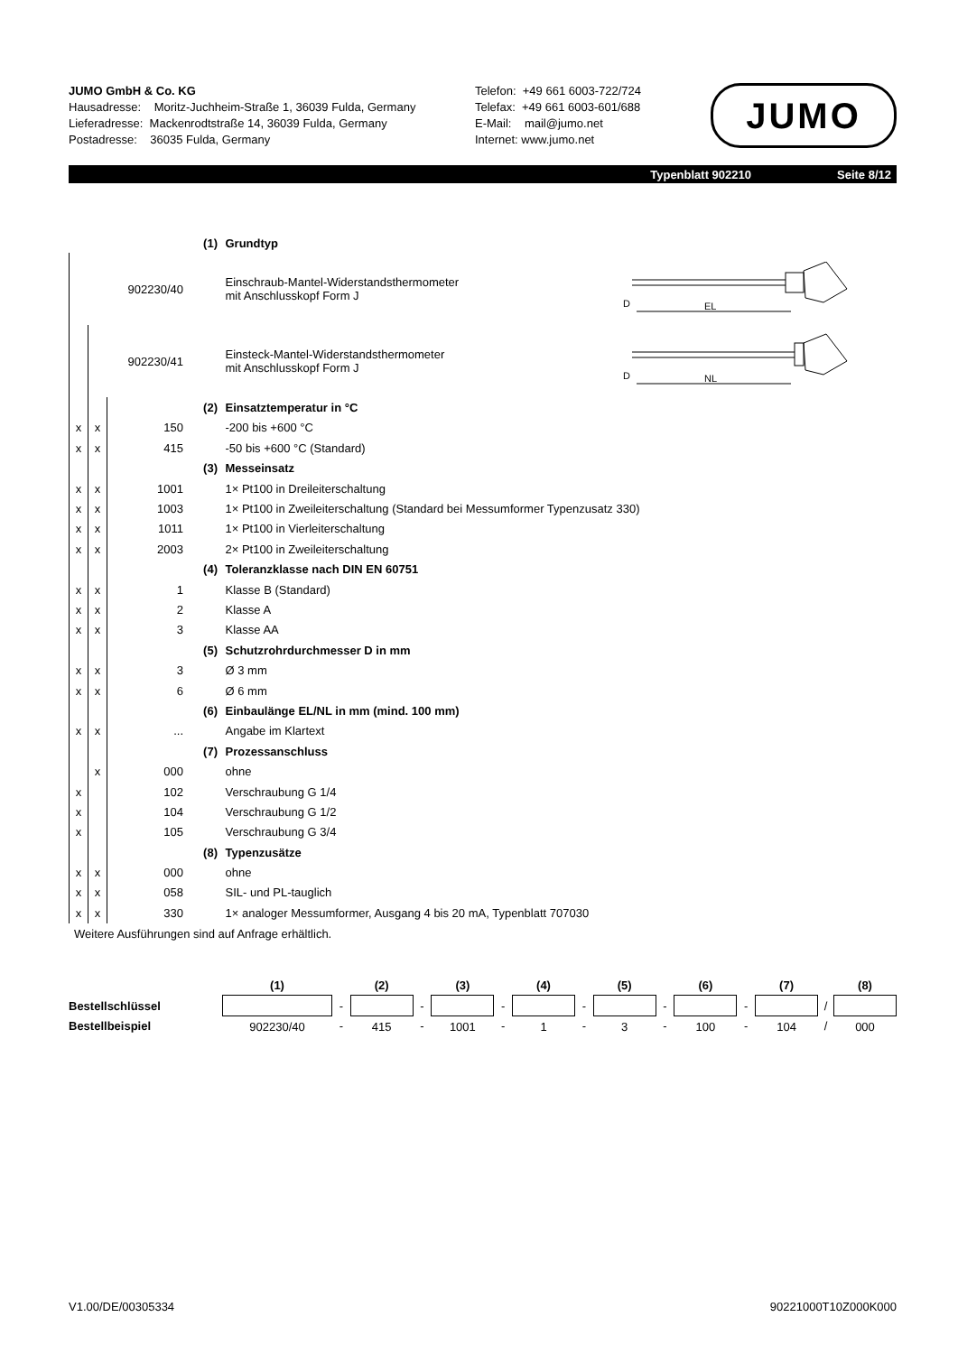JUMO GmbH & Co. KG
Hausadresse: Moritz-Juchheim-Straße 1, 36039 Fulda, Germany
Lieferadresse: Mackenrodtstraße 14, 36039 Fulda, Germany
Postadresse: 36035 Fulda, Germany
Telefon: +49 661 6003-722/724
Telefax: +49 661 6003-601/688
E-Mail: mail@jumo.net
Internet: www.jumo.net
JUMO
Typenblatt 902210 Seite 8/12
| | | | (1) | Grundtyp |
| | | 902230/40 | | Einschraub-Mantel-Widerstandsthermometer mit Anschlusskopf Form J |
| | | 902230/41 | | Einsteck-Mantel-Widerstandsthermometer mit Anschlusskopf Form J |
| | | | (2) | Einsatztemperatur in °C |
| x | x | 150 | | -200 bis +600 °C |
| x | x | 415 | | -50 bis +600 °C (Standard) |
| | | | (3) | Messeinsatz |
| x | x | 1001 | | 1× Pt100 in Dreileiterschaltung |
| x | x | 1003 | | 1× Pt100 in Zweileiterschaltung (Standard bei Messumformer Typenzusatz 330) |
| x | x | 1011 | | 1× Pt100 in Vierleiterschaltung |
| x | x | 2003 | | 2× Pt100 in Zweileiterschaltung |
| | | | (4) | Toleranzklasse nach DIN EN 60751 |
| x | x | 1 | | Klasse B (Standard) |
| x | x | 2 | | Klasse A |
| x | x | 3 | | Klasse AA |
| | | | (5) | Schutzrohrdurchmesser D in mm |
| x | x | 3 | | Ø 3 mm |
| x | x | 6 | | Ø 6 mm |
| | | | (6) | Einbaulänge EL/NL in mm (mind. 100 mm) |
| x | x | ... | | Angabe im Klartext |
| | | | (7) | Prozessanschluss |
| | x | 000 | | ohne |
| x | | 102 | | Verschraubung G 1/4 |
| x | | 104 | | Verschraubung G 1/2 |
| x | | 105 | | Verschraubung G 3/4 |
| | | | (8) | Typenzusätze |
| x | x | 000 | | ohne |
| x | x | 058 | | SIL- und PL-tauglich |
| x | x | 330 | | 1× analoger Messumformer, Ausgang 4 bis 20 mA, Typenblatt 707030 |
Weitere Ausführungen sind auf Anfrage erhältlich.
D
EL
D
NL
| | (1) | | (2) | | (3) | | (4) | | (5) | | (6) | | (7) | | (8) |
| Bestellschlüssel | | - | | - | | - | | - | | - | | - | | / | |
| Bestellbeispiel | 902230/40 | - | 415 | - | 1001 | - | 1 | - | 3 | - | 100 | - | 104 | / | 000 |
V1.00/DE/00305334 90221000T10Z000K000